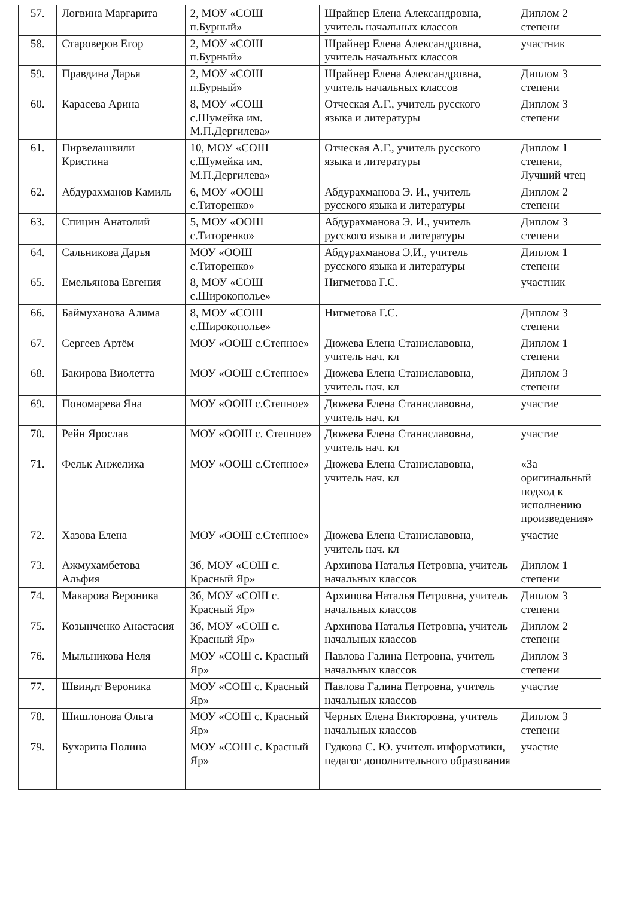| 57. | Логвина Маргарита | 2, МОУ «СОШ п.Бурный» | Шрайнер Елена Александровна, учитель начальных классов | Диплом 2 степени |
| 58. | Староверов Егор | 2, МОУ «СОШ п.Бурный» | Шрайнер Елена Александровна, учитель начальных классов | участник |
| 59. | Правдина Дарья | 2, МОУ «СОШ п.Бурный» | Шрайнер Елена Александровна, учитель начальных классов | Диплом 3 степени |
| 60. | Карасева Арина | 8, МОУ «СОШ с.Шумейка им. М.П.Дергилева» | Отческая А.Г., учитель русского языка и литературы | Диплом 3 степени |
| 61. | Пирвелашвили Кристина | 10, МОУ «СОШ с.Шумейка им. М.П.Дергилева» | Отческая А.Г., учитель русского языка и литературы | Диплом 1 степени, Лучший чтец |
| 62. | Абдурахманов Камиль | 6, МОУ «ООШ с.Титоренко» | Абдурахманова Э. И., учитель русского языка и литературы | Диплом 2 степени |
| 63. | Спицин Анатолий | 5, МОУ «ООШ с.Титоренко» | Абдурахманова Э. И., учитель русского языка и литературы | Диплом 3 степени |
| 64. | Сальникова Дарья | МОУ «ООШ с.Титоренко» | Абдурахманова Э.И., учитель русского языка и литературы | Диплом 1 степени |
| 65. | Емельянова Евгения | 8, МОУ «СОШ с.Широкополье» | Нигметова Г.С. | участник |
| 66. | Баймуханова Алима | 8, МОУ «СОШ с.Широкополье» | Нигметова Г.С. | Диплом 3 степени |
| 67. | Сергеев Артём | МОУ «ООШ с.Степное» | Дюжева Елена Станиславовна, учитель нач. кл | Диплом 1 степени |
| 68. | Бакирова Виолетта | МОУ «ООШ с.Степное» | Дюжева Елена Станиславовна, учитель нач. кл | Диплом 3 степени |
| 69. | Пономарева Яна | МОУ «ООШ с.Степное» | Дюжева Елена Станиславовна, учитель нач. кл | участие |
| 70. | Рейн Ярослав | МОУ «ООШ с. Степное» | Дюжева Елена Станиславовна, учитель нач. кл | участие |
| 71. | Фельк Анжелика | МОУ «ООШ с.Степное» | Дюжева Елена Станиславовна, учитель нач. кл | «За оригинальный подход к исполнению произведения» |
| 72. | Хазова Елена | МОУ «ООШ с.Степное» | Дюжева Елена Станиславовна, учитель нач. кл | участие |
| 73. | Ажмухамбетова Альфия | 3б, МОУ «СОШ с. Красный Яр» | Архипова Наталья Петровна, учитель начальных классов | Диплом 1 степени |
| 74. | Макарова Вероника | 3б, МОУ «СОШ с. Красный Яр» | Архипова Наталья Петровна, учитель начальных классов | Диплом 3 степени |
| 75. | Козынченко Анастасия | 3б, МОУ «СОШ с. Красный Яр» | Архипова Наталья Петровна, учитель начальных классов | Диплом 2 степени |
| 76. | Мыльникова Неля | МОУ «СОШ с. Красный Яр» | Павлова Галина Петровна, учитель начальных классов | Диплом 3 степени |
| 77. | Швиндт Вероника | МОУ «СОШ с. Красный Яр» | Павлова Галина Петровна, учитель начальных классов | участие |
| 78. | Шишлонова Ольга | МОУ «СОШ с. Красный Яр» | Черных Елена Викторовна, учитель начальных классов | Диплом 3 степени |
| 79. | Бухарина Полина | МОУ «СОШ с. Красный Яр» | Гудкова С. Ю. учитель информатики, педагог дополнительного образования | участие |